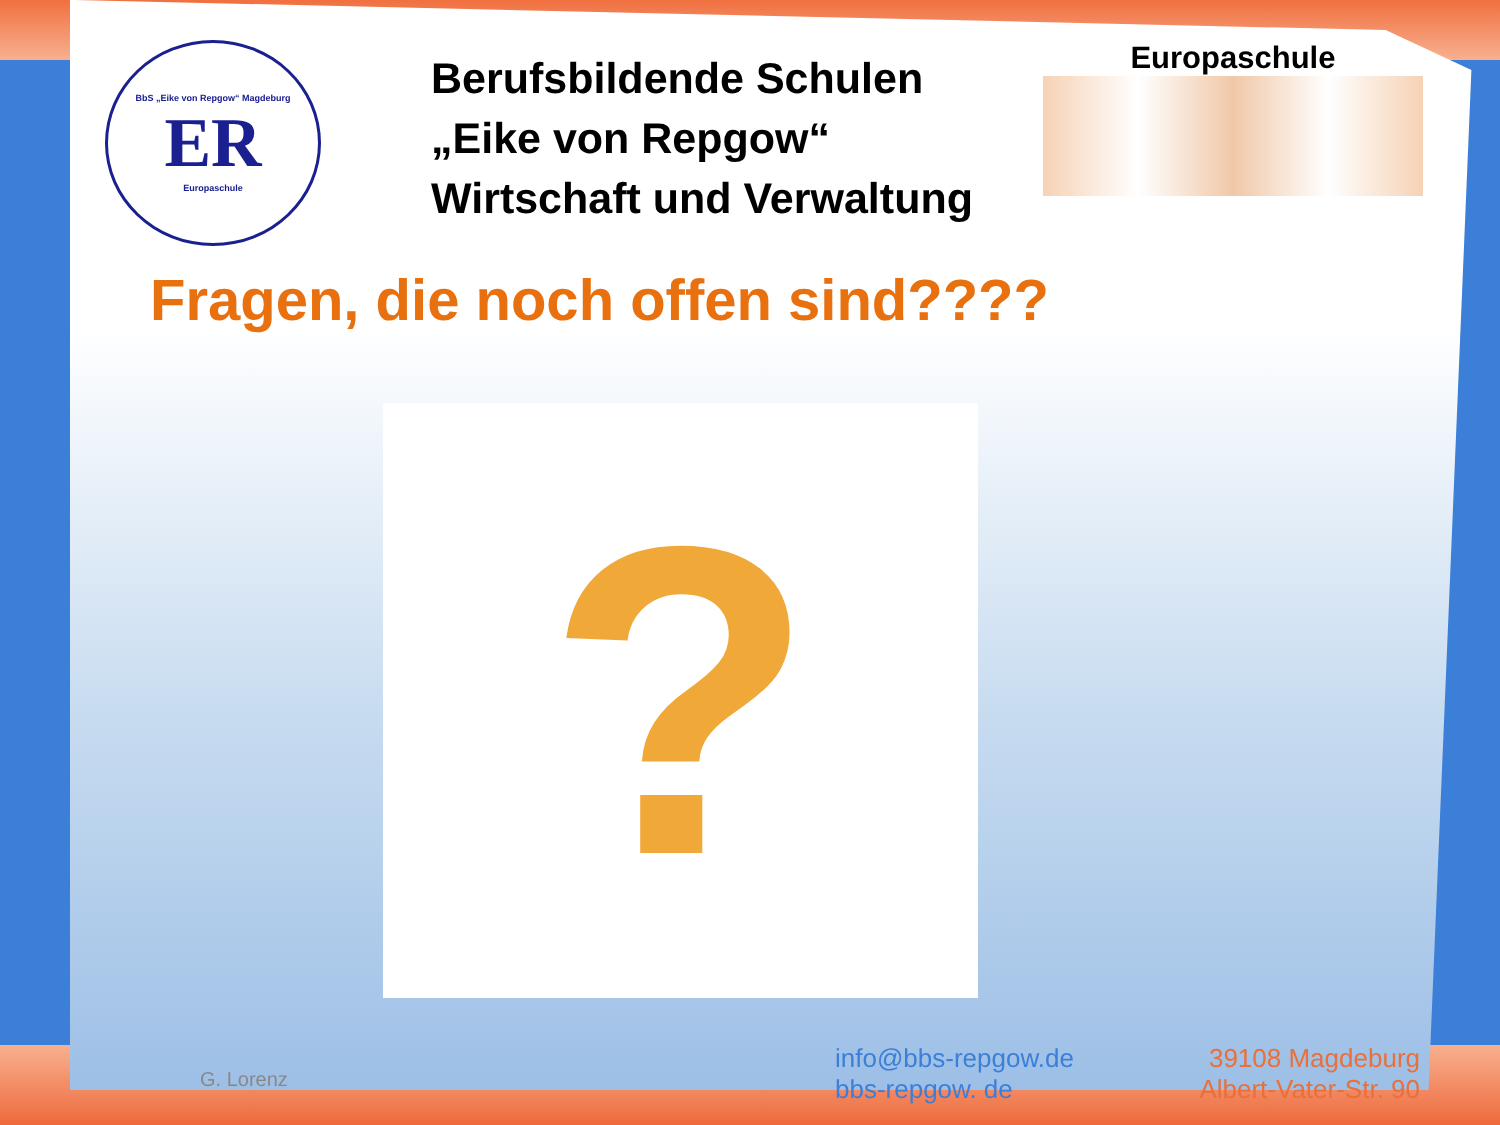BbS „Eike von Repgow“ Magdeburg
ER
Europaschule
Berufsbildende Schulen
„Eike von Repgow“
Wirtschaft und Verwaltung
Europaschule
Fragen, die noch offen sind????
?
G. Lorenz
info@bbs-repgow.de
bbs-repgow. de
39108 Magdeburg
Albert-Vater-Str. 90